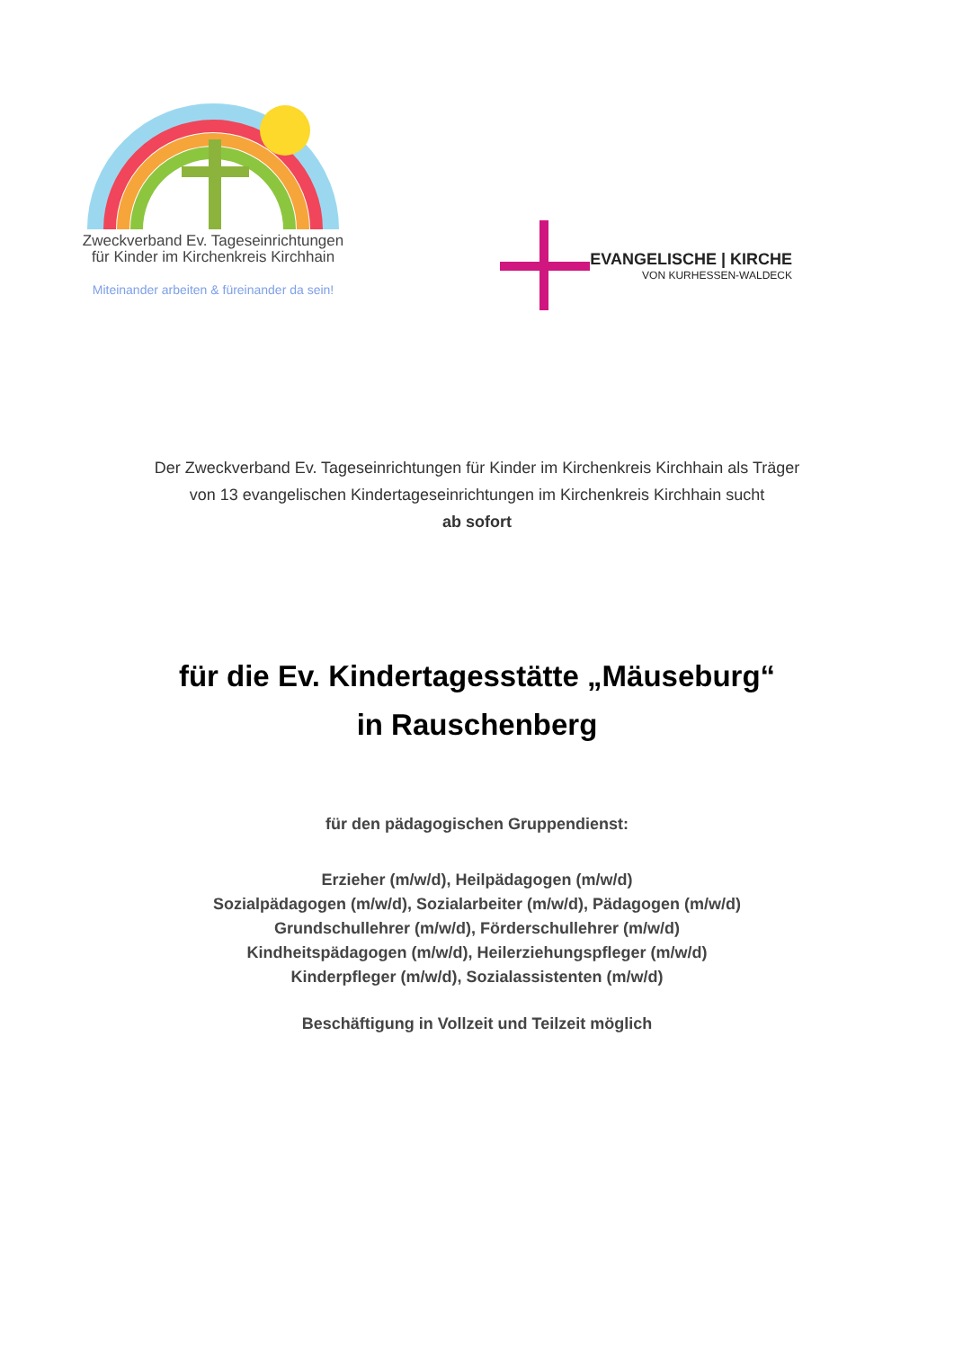Zweckverband Ev. Tageseinrichtungen
für Kinder im Kirchenkreis Kirchhain
Miteinander arbeiten & füreinander da sein!
EVANGELISCHE | KIRCHE
VON KURHESSEN-WALDECK
Der Zweckverband Ev. Tageseinrichtungen für Kinder im Kirchenkreis Kirchhain als Träger
von 13 evangelischen Kindertageseinrichtungen im Kirchenkreis Kirchhain sucht
ab sofort
für die Ev. Kindertagesstätte „Mäuseburg“
in Rauschenberg
für den pädagogischen Gruppendienst:
Erzieher (m/w/d), Heilpädagogen (m/w/d)
Sozialpädagogen (m/w/d), Sozialarbeiter (m/w/d), Pädagogen (m/w/d)
Grundschullehrer (m/w/d), Förderschullehrer (m/w/d)
Kindheitspädagogen (m/w/d), Heilerziehungspfleger (m/w/d)
Kinderpfleger (m/w/d), Sozialassistenten (m/w/d)
Beschäftigung in Vollzeit und Teilzeit möglich